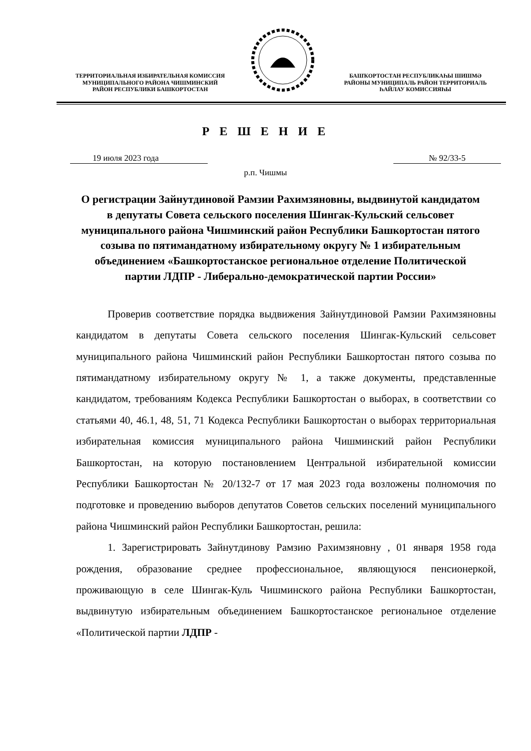ТЕРРИТОРИАЛЬНАЯ ИЗБИРАТЕЛЬНАЯ КОМИССИЯ
МУНИЦИПАЛЬНОГО РАЙОНА ЧИШМИНСКИЙ
РАЙОН РЕСПУБЛИКИ БАШКОРТОСТАН
БАШҠОРТОСТАН РЕСПУБЛИКАҺЫ ШИШМӘ
РАЙОНЫ МУНИЦИПАЛЬ РАЙОН ТЕРРИТОРИАЛЬ
ҺАЙЛАУ КОМИССИЯҺЫ
Р Е Ш Е Н И Е
19 июля 2023 года № 92/33-5
р.п. Чишмы
О регистрации Зайнутдиновой Рамзии Рахимзяновны, выдвинутой кандидатом в депутаты Совета сельского поселения Шингак-Кульский сельсовет муниципального района Чишминский район Республики Башкортостан пятого созыва по пятимандатному избирательному округу № 1 избирательным объединением «Башкортостанское региональное отделение Политической партии ЛДПР - Либерально-демократической партии России»
Проверив соответствие порядка выдвижения Зайнутдиновой Рамзии Рахимзяновны кандидатом в депутаты Совета сельского поселения Шингак-Кульский сельсовет муниципального района Чишминский район Республики Башкортостан пятого созыва по пятимандатному избирательному округу № 1, а также документы, представленные кандидатом, требованиям Кодекса Республики Башкортостан о выборах, в соответствии со статьями 40, 46.1, 48, 51, 71 Кодекса Республики Башкортостан о выборах территориальная избирательная комиссия муниципального района Чишминский район Республики Башкортостан, на которую постановлением Центральной избирательной комиссии Республики Башкортостан № 20/132-7 от 17 мая 2023 года возложены полномочия по подготовке и проведению выборов депутатов Советов сельских поселений муниципального района Чишминский район Республики Башкортостан, решила:
1. Зарегистрировать Зайнутдинову Рамзию Рахимзяновну , 01 января 1958 года рождения, образование среднее профессиональное, являющуюся пенсионеркой, проживающую в селе Шингак-Куль Чишминского района Республики Башкортостан, выдвинутую избирательным объединением Башкортостанское региональное отделение «Политической партии ЛДПР -